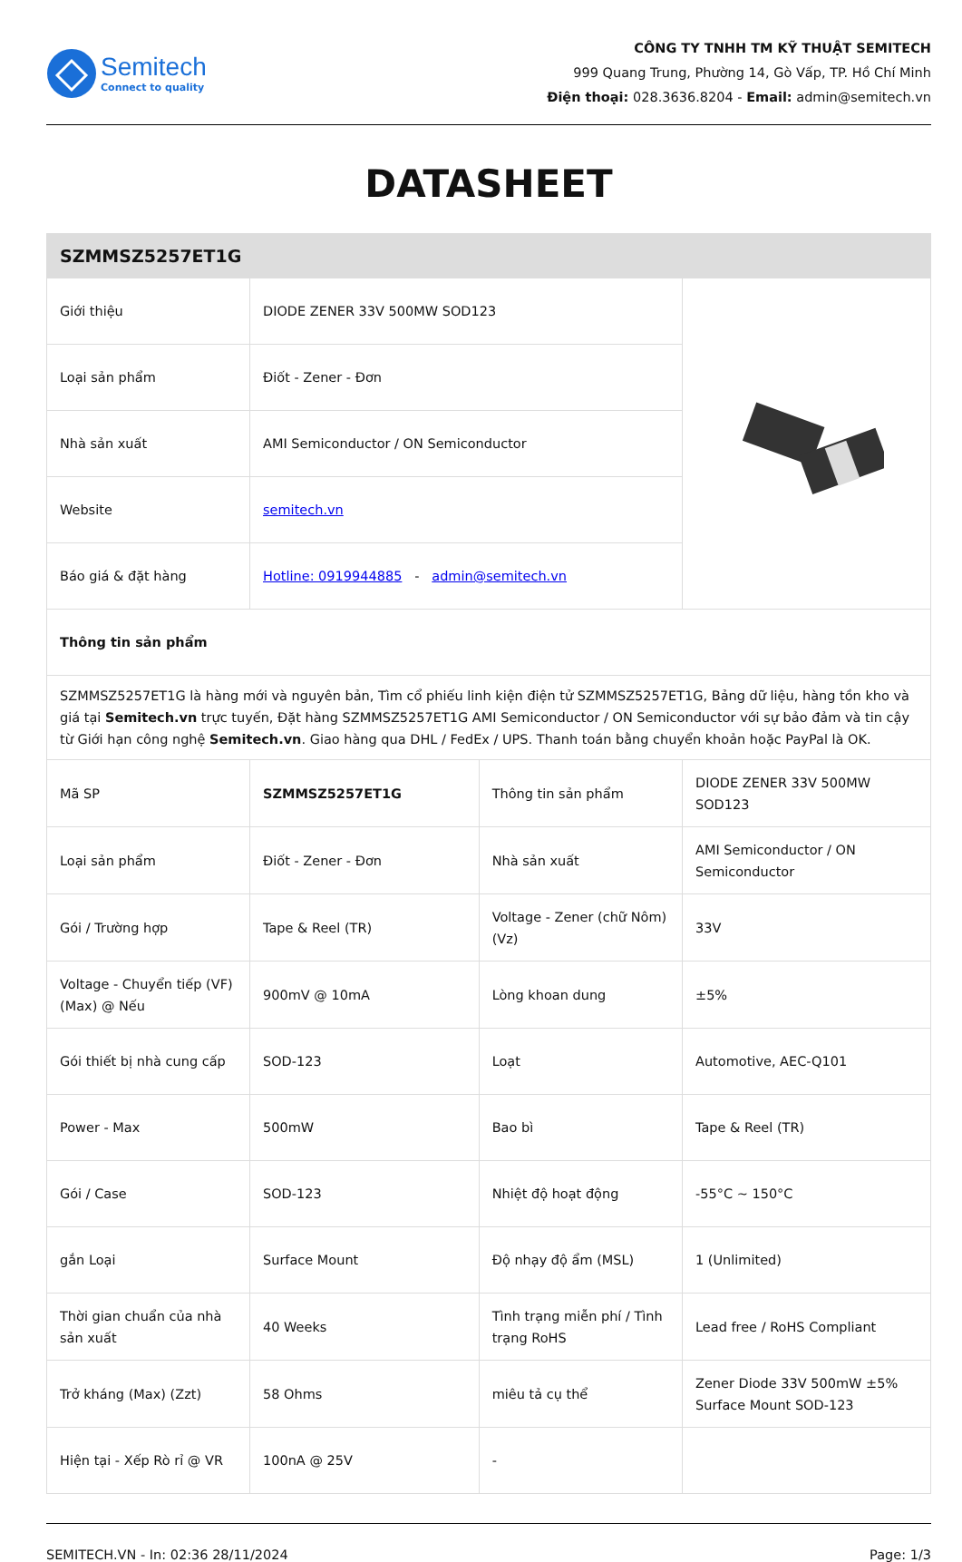Semitech
Connect to quality
CÔNG TY TNHH TM KỸ THUẬT SEMITECH
999 Quang Trung, Phường 14, Gò Vấp, TP. Hồ Chí Minh
Điện thoại: 028.3636.8204 - Email: admin@semitech.vn
DATASHEET
| SZMMSZ5257ET1G | | | |
| Giới thiệu | DIODE ZENER 33V 500MW SOD123 | | |
| Loại sản phẩm | Điốt - Zener - Đơn | | |
| Nhà sản xuất | AMI Semiconductor / ON Semiconductor | | |
| Website | semitech.vn | | |
| Báo giá & đặt hàng | Hotline: 0919944885 - admin@semitech.vn | | |
| Thông tin sản phẩm | | | |
| SZMMSZ5257ET1G là hàng mới và nguyên bản, Tìm cổ phiếu linh kiện điện tử SZMMSZ5257ET1G, Bảng dữ liệu, hàng tồn kho và giá tại Semitech.vn trực tuyến, Đặt hàng SZMMSZ5257ET1G AMI Semiconductor / ON Semiconductor với sự bảo đảm và tin cậy từ Giới hạn công nghệ Semitech.vn . Giao hàng qua DHL / FedEx / UPS. Thanh toán bằng chuyển khoản hoặc PayPal là OK. | | | |
| Mã SP | SZMMSZ5257ET1G | Thông tin sản phẩm | DIODE ZENER 33V 500MW SOD123 |
| Loại sản phẩm | Điốt - Zener - Đơn | Nhà sản xuất | AMI Semiconductor / ON Semiconductor |
| Gói / Trường hợp | Tape & Reel (TR) | Voltage - Zener (chữ Nôm) (Vz) | 33V |
| Voltage - Chuyển tiếp (VF) (Max) @ Nếu | 900mV @ 10mA | Lòng khoan dung | ±5% |
| Gói thiết bị nhà cung cấp | SOD-123 | Loạt | Automotive, AEC-Q101 |
| Power - Max | 500mW | Bao bì | Tape & Reel (TR) |
| Gói / Case | SOD-123 | Nhiệt độ hoạt động | -55°C ~ 150°C |
| gắn Loại | Surface Mount | Độ nhạy độ ẩm (MSL) | 1 (Unlimited) |
| Thời gian chuẩn của nhà sản xuất | 40 Weeks | Tình trạng miễn phí / Tình trạng RoHS | Lead free / RoHS Compliant |
| Trở kháng (Max) (Zzt) | 58 Ohms | miêu tả cụ thể | Zener Diode 33V 500mW ±5% Surface Mount SOD-123 |
| Hiện tại - Xếp Rò rỉ @ VR | 100nA @ 25V | - | |
SEMITECH.VN - In: 02:36 28/11/2024 Page: 1/3